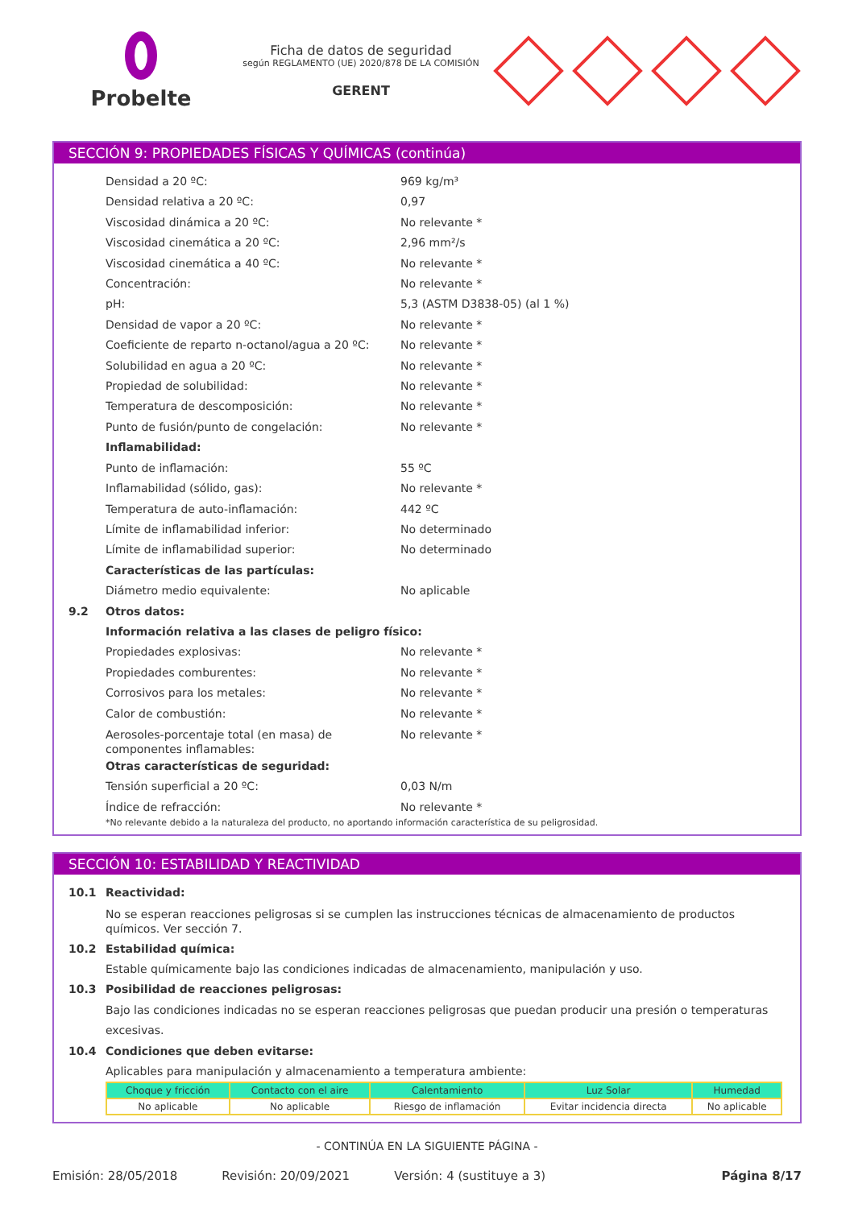Probelte
Ficha de datos de seguridad
según REGLAMENTO (UE) 2020/878 DE LA COMISIÓN
GERENT
SECCIÓN 9: PROPIEDADES FÍSICAS Y QUÍMICAS (continúa)
Densidad a 20 ºC: 969 kg/m³
Densidad relativa a 20 ºC: 0,97
Viscosidad dinámica a 20 ºC: No relevante *
Viscosidad cinemática a 20 ºC: 2,96 mm²/s
Viscosidad cinemática a 40 ºC: No relevante *
Concentración: No relevante *
pH: 5,3 (ASTM D3838-05) (al 1 %)
Densidad de vapor a 20 ºC: No relevante *
Coeficiente de reparto n-octanol/agua a 20 ºC: No relevante *
Solubilidad en agua a 20 ºC: No relevante *
Propiedad de solubilidad: No relevante *
Temperatura de descomposición: No relevante *
Punto de fusión/punto de congelación: No relevante *
Inflamabilidad:
Punto de inflamación: 55 ºC
Inflamabilidad (sólido, gas): No relevante *
Temperatura de auto-inflamación: 442 ºC
Límite de inflamabilidad inferior: No determinado
Límite de inflamabilidad superior: No determinado
Características de las partículas:
Diámetro medio equivalente: No aplicable
9.2 Otros datos:
Información relativa a las clases de peligro físico:
Propiedades explosivas: No relevante *
Propiedades comburentes: No relevante *
Corrosivos para los metales: No relevante *
Calor de combustión: No relevante *
Aerosoles-porcentaje total (en masa) de componentes inflamables: No relevante *
Otras características de seguridad:
Tensión superficial a 20 ºC: 0,03 N/m
Índice de refracción: No relevante *
*No relevante debido a la naturaleza del producto, no aportando información característica de su peligrosidad.
SECCIÓN 10: ESTABILIDAD Y REACTIVIDAD
10.1 Reactividad:
No se esperan reacciones peligrosas si se cumplen las instrucciones técnicas de almacenamiento de productos químicos. Ver sección 7.
10.2 Estabilidad química:
Estable químicamente bajo las condiciones indicadas de almacenamiento, manipulación y uso.
10.3 Posibilidad de reacciones peligrosas:
Bajo las condiciones indicadas no se esperan reacciones peligrosas que puedan producir una presión o temperaturas excesivas.
10.4 Condiciones que deben evitarse:
Aplicables para manipulación y almacenamiento a temperatura ambiente:
| Choque y fricción | Contacto con el aire | Calentamiento | Luz Solar | Humedad |
| --- | --- | --- | --- | --- |
| No aplicable | No aplicable | Riesgo de inflamación | Evitar incidencia directa | No aplicable |
- CONTINÚA EN LA SIGUIENTE PÁGINA -
Emisión: 28/05/2018 Revisión: 20/09/2021 Versión: 4 (sustituye a 3) Página 8/17